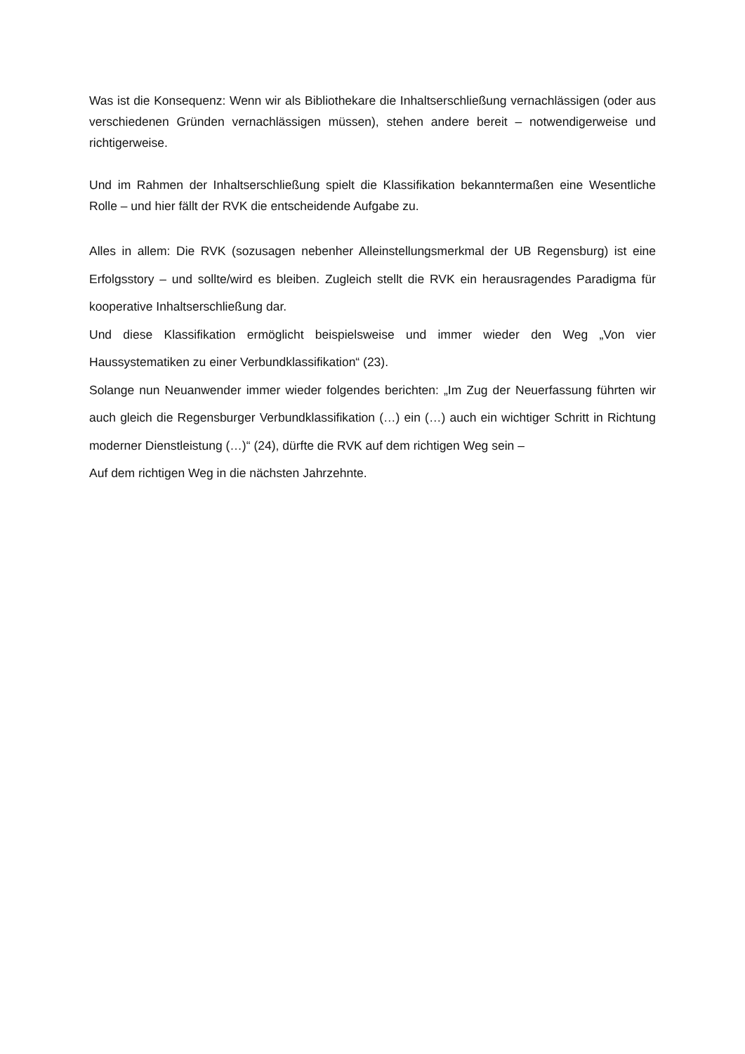Was ist die Konsequenz: Wenn wir als Bibliothekare die Inhaltserschließung vernachlässigen (oder aus verschiedenen Gründen vernachlässigen müssen), stehen andere bereit – notwendigerweise und richtigerweise.
Und im Rahmen der Inhaltserschließung spielt die Klassifikation bekanntermaßen eine Wesentliche Rolle – und hier fällt der RVK die entscheidende Aufgabe zu.
Alles in allem: Die RVK (sozusagen nebenher Alleinstellungsmerkmal der UB Regensburg) ist eine Erfolgsstory – und sollte/wird es bleiben. Zugleich stellt die RVK ein herausragendes Paradigma für kooperative Inhaltserschließung dar.
Und diese Klassifikation ermöglicht beispielsweise und immer wieder den Weg „Von vier Haussystematiken zu einer Verbundklassifikation“ (23).
Solange nun Neuanwender immer wieder folgendes berichten: „Im Zug der Neuerfassung führten wir auch gleich die Regensburger Verbundklassifikation (…) ein (…) auch ein wichtiger Schritt in Richtung moderner Dienstleistung (…)“ (24), dürfte die RVK auf dem richtigen Weg sein –
Auf dem richtigen Weg in die nächsten Jahrzehnte.